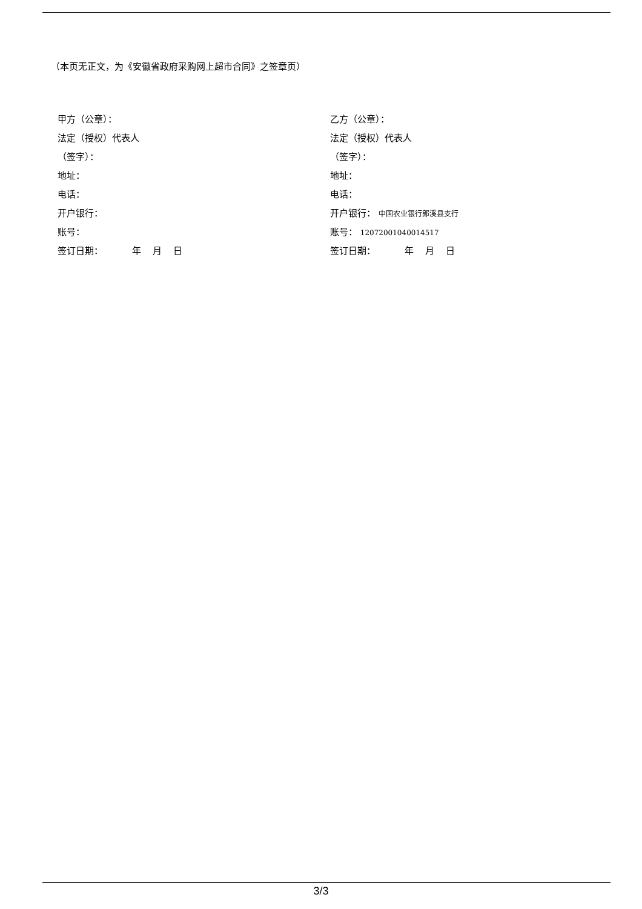（本页无正文，为《安徽省政府采购网上超市合同》之签章页）
甲方（公章）：
法定（授权）代表人
（签字）：
地址：
电话：
开户银行：
账号：
签订日期： 年 月 日
乙方（公章）：
法定（授权）代表人
（签字）：
地址：
电话：
开户银行： 中国农业银行郎溪县支行
账号： 12072001040014517
签订日期： 年 月 日
3/3